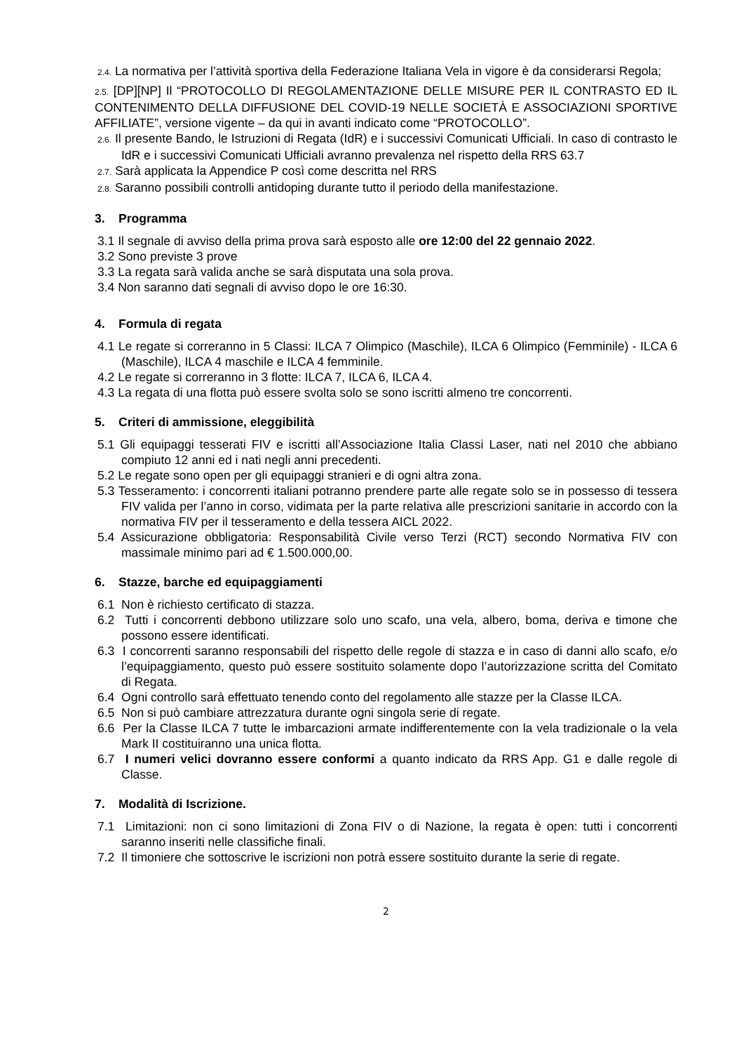2.4. La normativa per l’attività sportiva della Federazione Italiana Vela in vigore è da considerarsi Regola;
2.5. [DP][NP] Il “PROTOCOLLO DI REGOLAMENTAZIONE DELLE MISURE PER IL CONTRASTO ED IL CONTENIMENTO DELLA DIFFUSIONE DEL COVID-19 NELLE SOCIETÀ E ASSOCIAZIONI SPORTIVE AFFILIATE”, versione vigente – da qui in avanti indicato come “PROTOCOLLO”.
2.6. Il presente Bando, le Istruzioni di Regata (IdR) e i successivi Comunicati Ufficiali. In caso di contrasto le IdR e i successivi Comunicati Ufficiali avranno prevalenza nel rispetto della RRS 63.7
2.7. Sarà applicata la Appendice P così come descritta nel RRS
2.8. Saranno possibili controlli antidoping durante tutto il periodo della manifestazione.
3. Programma
3.1 Il segnale di avviso della prima prova sarà esposto alle ore 12:00 del 22 gennaio 2022.
3.2 Sono previste 3 prove
3.3 La regata sarà valida anche se sarà disputata una sola prova.
3.4 Non saranno dati segnali di avviso dopo le ore 16:30.
4. Formula di regata
4.1 Le regate si correranno in 5 Classi: ILCA 7 Olimpico (Maschile), ILCA 6 Olimpico (Femminile) - ILCA 6 (Maschile), ILCA 4 maschile e ILCA 4 femminile.
4.2 Le regate si correranno in 3 flotte: ILCA 7, ILCA 6, ILCA 4.
4.3 La regata di una flotta può essere svolta solo se sono iscritti almeno tre concorrenti.
5. Criteri di ammissione, eleggibilità
5.1 Gli equipaggi tesserati FIV e iscritti all’Associazione Italia Classi Laser, nati nel 2010 che abbiano compiuto 12 anni ed i nati negli anni precedenti.
5.2 Le regate sono open per gli equipaggi stranieri e di ogni altra zona.
5.3 Tesseramento: i concorrenti italiani potranno prendere parte alle regate solo se in possesso di tessera FIV valida per l’anno in corso, vidimata per la parte relativa alle prescrizioni sanitarie in accordo con la normativa FIV per il tesseramento e della tessera AICL 2022.
5.4 Assicurazione obbligatoria: Responsabilità Civile verso Terzi (RCT) secondo Normativa FIV con massimale minimo pari ad € 1.500.000,00.
6. Stazze, barche ed equipaggiamenti
6.1 Non è richiesto certificato di stazza.
6.2 Tutti i concorrenti debbono utilizzare solo uno scafo, una vela, albero, boma, deriva e timone che possono essere identificati.
6.3 I concorrenti saranno responsabili del rispetto delle regole di stazza e in caso di danni allo scafo, e/o l’equipaggiamento, questo può essere sostituito solamente dopo l’autorizzazione scritta del Comitato di Regata.
6.4 Ogni controllo sarà effettuato tenendo conto del regolamento alle stazze per la Classe ILCA.
6.5 Non si può cambiare attrezzatura durante ogni singola serie di regate.
6.6 Per la Classe ILCA 7 tutte le imbarcazioni armate indifferentemente con la vela tradizionale o la vela Mark II costituiranno una unica flotta.
6.7 I numeri velici dovranno essere conformi a quanto indicato da RRS App. G1 e dalle regole di Classe.
7. Modalità di Iscrizione.
7.1 Limitazioni: non ci sono limitazioni di Zona FIV o di Nazione, la regata è open: tutti i concorrenti saranno inseriti nelle classifiche finali.
7.2 Il timoniere che sottoscrive le iscrizioni non potrà essere sostituito durante la serie di regate.
2